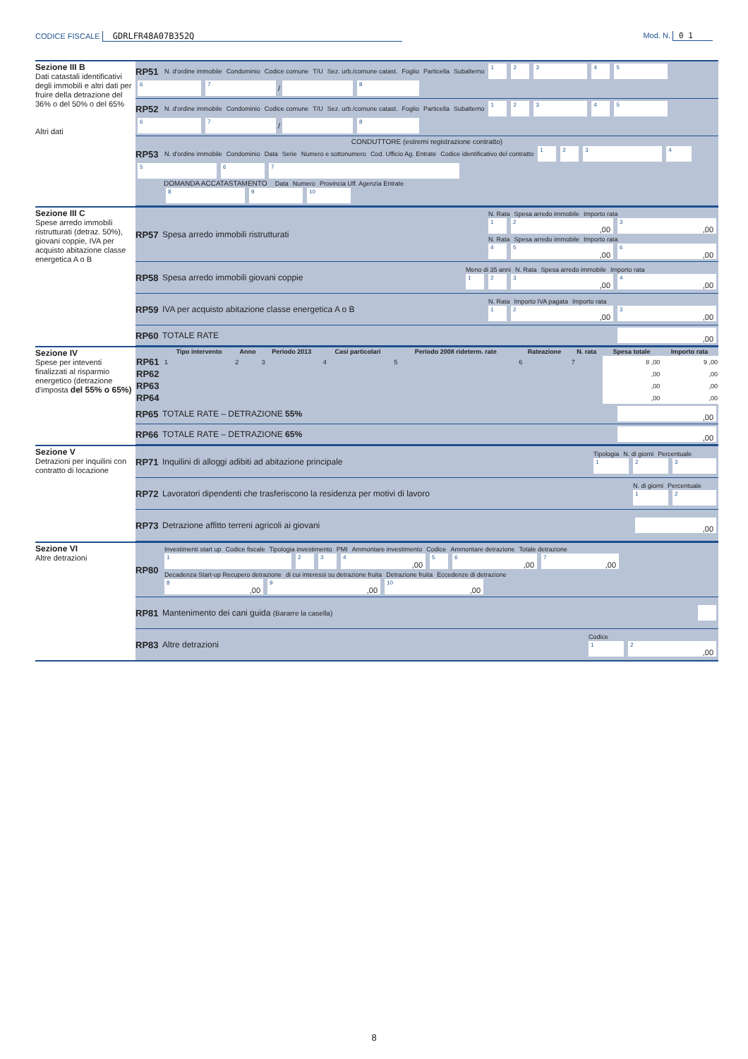CODICE FISCALE GDRLFR48A07B352Q
Mod. N. 0 1
Sezione III B
Dati catastali identificativi degli immobili e altri dati per fruire della detrazione del 36% o del 50% o del 65%
Altri dati
RP51 N. d'ordine immobile Condominio Codice comune T/U Sez. urb./comune catast. Foglio Particella Subalterno
1234567 / 8
RP52 N. d'ordine immobile Condominio Codice comune T/U Sez. urb./comune catast. Foglio Particella Subalterno
1234567 / 8
CONDUTTORE (estremi registrazione contratto)
RP53 N. d'ordine immobile Condominio Data Serie Numero e sottonumero Cod. Ufficio Ag. Entrate Codice identificativo del contratto
1234567
DOMANDA ACCATASTAMENTO Data Numero Provincia Uff. Agenzia Entrate
8 9 10
Sezione III C
Spese arredo immobili ristrutturati (detraz. 50%), giovani coppie, IVA per acquisto abitazione classe energetica A o B
RP57 Spesa arredo immobili ristrutturati N. Rata Spesa arredo immobile Importo rata
1 2,00 3,00
N. Rata Spesa arredo immobile Importo rata
4 5,00 6,00
RP58 Spesa arredo immobili giovani coppie Meno di 35 anni N. Rata Spesa arredo immobile Importo rata
1 2 3,00 4,00
RP59 IVA per acquisto abitazione classe energetica A o B N. Rata Importo IVA pagata Importo rata
1 2,00 3,00
RP60 TOTALE RATE,00
Sezione IV
Spese per inteventi finalizzati al risparmio energetico (detrazione d'imposta del 55% o 65%)
| | Tipo intervento | Anno | Periodo 2013 | Casi particolari | Periodo 2008 rideterm. rate | Rateazione | N. rata | Spesa totale | Importo rata |
| --- | --- | --- | --- | --- | --- | --- | --- | --- | --- |
| RP61 | 1 | 2 | 3 | 4 | 5 | 6 | 7 | 8 ,00 | 9 ,00 |
| RP62 | | | | | | | | ,00 | ,00 |
| RP63 | | | | | | | | ,00 | ,00 |
| RP64 | | | | | | | | ,00 | ,00 |
RP65 TOTALE RATE – DETRAZIONE 55%,00
RP66 TOTALE RATE – DETRAZIONE 65%,00
Sezione V
Detrazioni per inquilini con contratto di locazione
RP71 Inquilini di alloggi adibiti ad abitazione principale Tipologia N. di giorni Percentuale
1 2 3
RP72 Lavoratori dipendenti che trasferiscono la residenza per motivi di lavoro N. di giorni Percentuale
1 2
RP73 Detrazione affitto terreni agricoli ai giovani,00
Sezione VI
Altre detrazioni
RP80 Investimenti start up Codice fiscale Tipologia investimento PMI Ammontare investimento Codice Ammontare detrazione Totale detrazione
1 2 3 4,00 5 6,00 7,00
Decadenza Start-up Recupero detrazione di cui interessi su detrazione fruita Detrazione fruita Eccedenze di detrazione
8,00 9,00 10,00
RP81 Mantenimento dei cani guida (Bararre la casella)
RP83 Altre detrazioni Codice
1 2,00
8